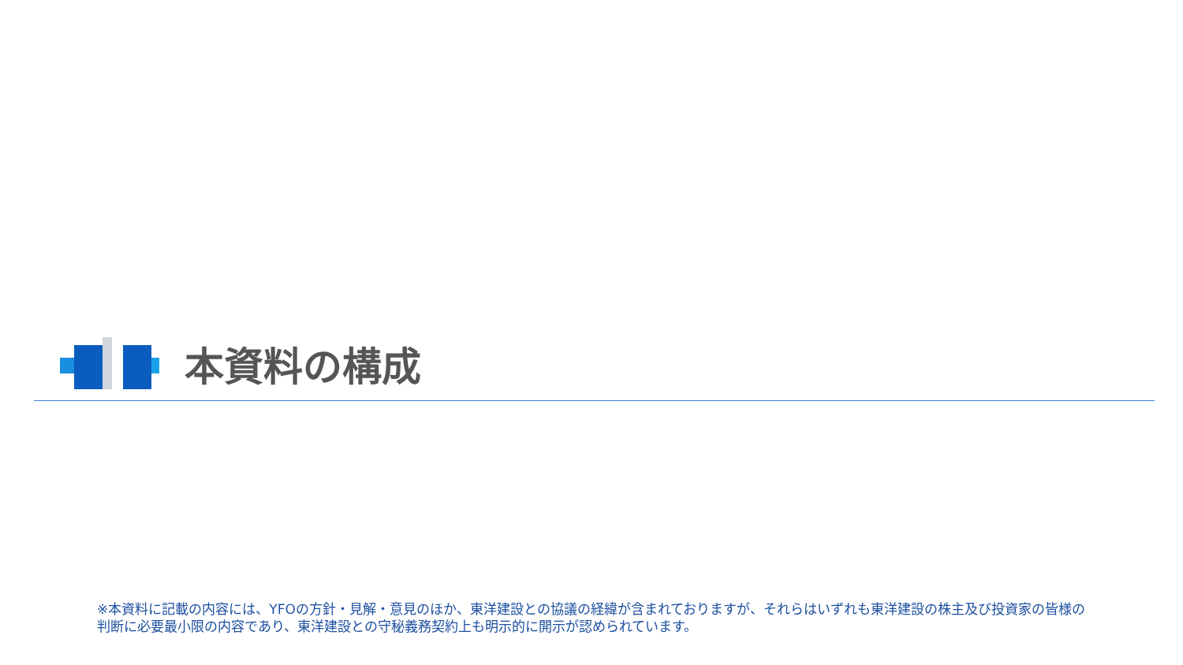本資料の構成
※本資料に記載の内容には、YFOの方針・見解・意見のほか、東洋建設との協議の経緯が含まれておりますが、それらはいずれも東洋建設の株主及び投資家の皆様の判断に必要最小限の内容であり、東洋建設との守秘義務契約上も明示的に開示が認められています。